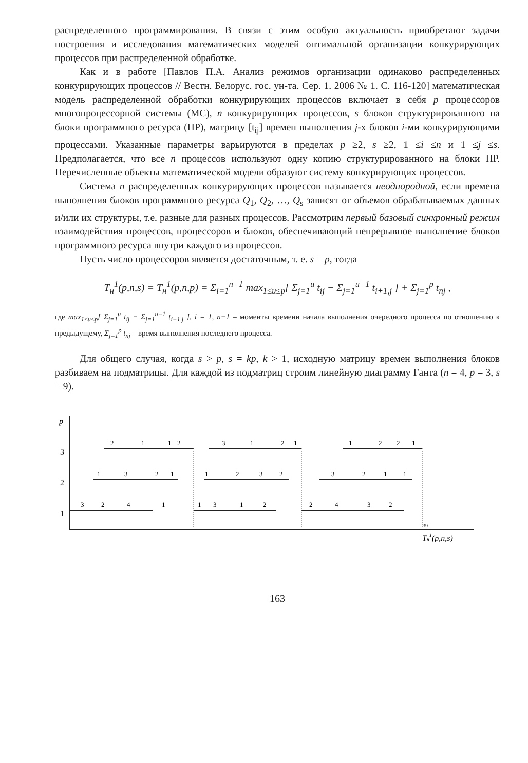распределенного программирования. В связи с этим особую актуальность приобретают задачи построения и исследования математических моделей оптимальной организации конкурирующих процессов при распределенной обработке.
Как и в работе [Павлов П.А. Анализ режимов организации одинаково распределенных конкурирующих процессов // Вестн. Белорус. гос. ун-та. Сер. 1. 2006 № 1. С. 116-120] математическая модель распределенной обработки конкурирующих процессов включает в себя p процессоров многопроцессорной системы (МС), n конкурирующих процессов, s блоков структурированного на блоки программного ресурса (ПР), матрицу [t<sub>ij</sub>] времен выполнения j-х блоков i-ми конкурирующими процессами. Указанные параметры варьируются в пределах p ≥2, s ≥2, 1 ≤i ≤n и 1 ≤j ≤s. Предполагается, что все n процессов используют одну копию структурированного на блоки ПР. Перечисленные объекты математической модели образуют систему конкурирующих процессов.
Система n распределенных конкурирующих процессов называется неоднородной, если времена выполнения блоков программного ресурса Q<sub>1</sub>, Q<sub>2</sub>, …, Q<sub>s</sub> зависят от объемов обрабатываемых данных и/или их структуры, т.е. разные для разных процессов. Рассмотрим первый базовый синхронный режим взаимодействия процессов, процессоров и блоков, обеспечивающий непрерывное выполнение блоков программного ресурса внутри каждого из процессов.
Пусть число процессоров является достаточным, т. е. s = p, тогда
T<sub>н</sub><sup>1</sup>(p,n,s) = T<sub>н</sub><sup>1</sup>(p,n,p) = Σ<sub>i=1</sub><sup>n−1</sup> max<sub>1≤u≤p</sub>[ Σ<sub>j=1</sub><sup>u</sup> t<sub>ij</sub> − Σ<sub>j=1</sub><sup>u−1</sup> t<sub>i+1,j</sub> ] + Σ<sub>j=1</sub><sup>p</sup> t<sub>nj</sub> ,
где max<sub>1≤u≤p</sub>[ Σ<sub>j=1</sub><sup>u</sup> t<sub>ij</sub> − Σ<sub>j=1</sub><sup>u−1</sup> t<sub>i+1,j</sub> ], i = 1, n−1 – моменты времени начала выполнения очередного процесса по отношению к предыдущему, Σ<sub>j=1</sub><sup>p</sup> t<sub>nj</sub> – время выполнения последнего процесса.
Для общего случая, когда s > p, s = kp, k > 1, исходную матрицу времен выполнения блоков разбиваем на подматрицы. Для каждой из подматриц строим линейную диаграмму Ганта (n = 4, p = 3, s = 9).
p
3
2
1
3
2
4
1
1
3
1
2
2
4
3
2
1
3
2
1
1
2
3
2
3
2
1
1
2
1
1
2
3
1
2
1
1
2
2
1
39
Tн1(p,n,s)
163